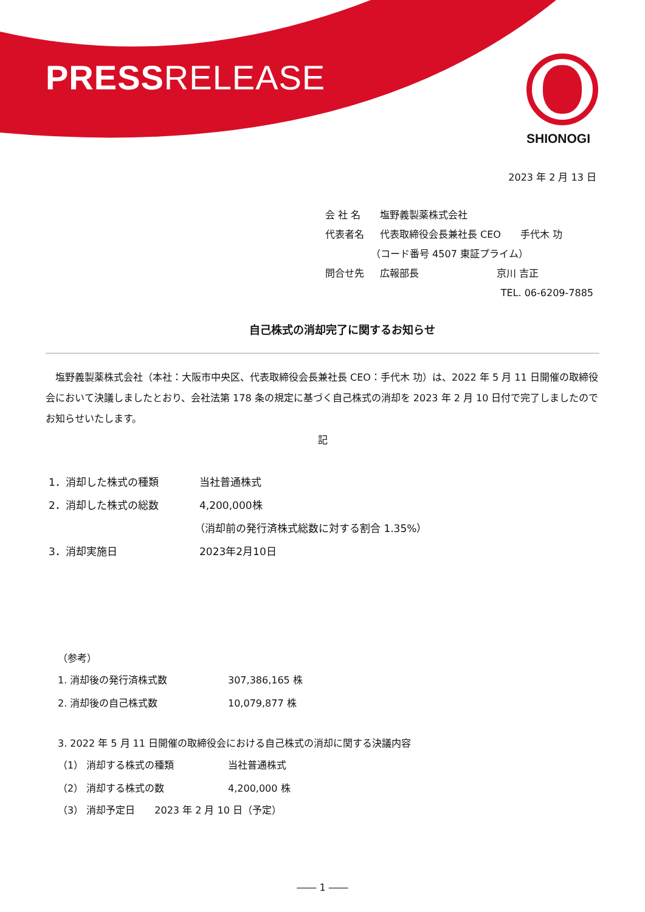PRESSRELEASE
SHIONOGI
2023 年 2 月 13 日
会 社 名 塩野義製薬株式会社
代表者名 代表取締役会長兼社長 CEO　　手代木 功
（コード番号 4507 東証プライム）
問合せ先 広報部長　　　　　　　　京川 吉正
TEL. 06-6209-7885
自己株式の消却完了に関するお知らせ
　塩野義製薬株式会社（本社：大阪市中央区、代表取締役会長兼社長 CEO：手代木 功）は、2022 年 5 月 11 日開催の取締役会において決議しましたとおり、会社法第 178 条の規定に基づく自己株式の消却を 2023 年 2 月 10 日付で完了しましたのでお知らせいたします。
記
1．消却した株式の種類 当社普通株式
2．消却した株式の総数 4,200,000株
（消却前の発行済株式総数に対する割合 1.35%）
3．消却実施日 2023年2月10日
（参考）
1. 消却後の発行済株式数 307,386,165 株
2. 消却後の自己株式数 10,079,877 株
3. 2022 年 5 月 11 日開催の取締役会における自己株式の消却に関する決議内容
（1） 消却する株式の種類 当社普通株式
（2） 消却する株式の数 4,200,000 株
（3） 消却予定日　　2023 年 2 月 10 日（予定）
―― 1 ――